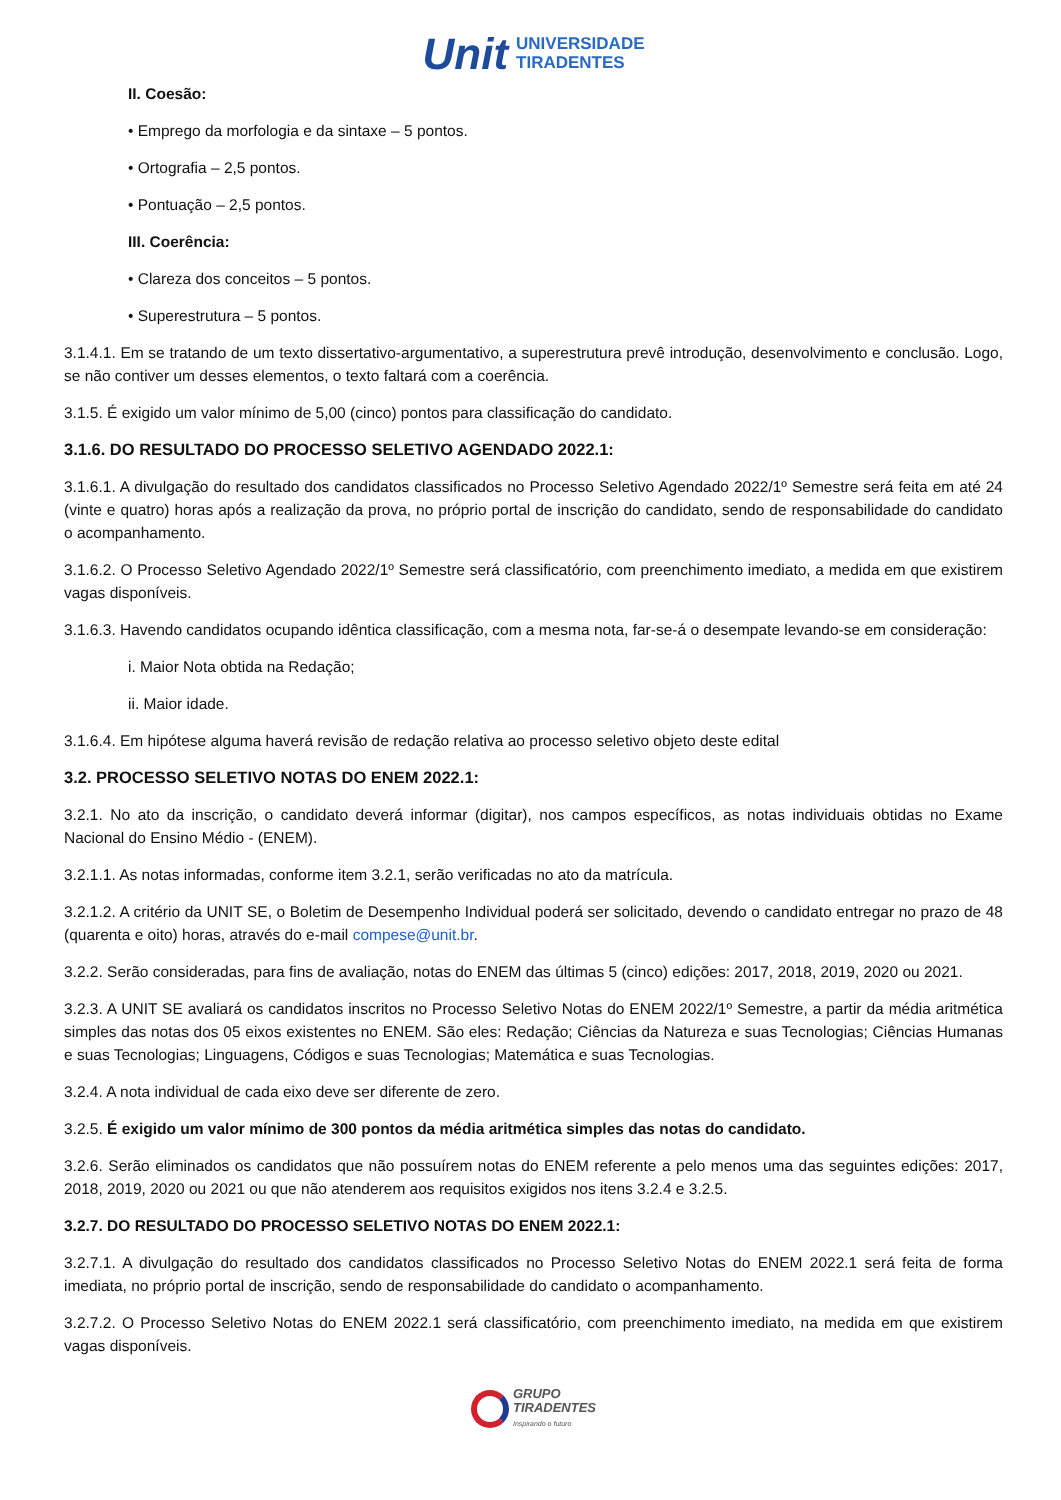Unit UNIVERSIDADE
TIRADENTES
II. Coesão:
• Emprego da morfologia e da sintaxe – 5 pontos.
• Ortografia – 2,5 pontos.
• Pontuação – 2,5 pontos.
III. Coerência:
• Clareza dos conceitos – 5 pontos.
• Superestrutura – 5 pontos.
3.1.4.1. Em se tratando de um texto dissertativo-argumentativo, a superestrutura prevê introdução, desenvolvimento e conclusão. Logo, se não contiver um desses elementos, o texto faltará com a coerência.
3.1.5. É exigido um valor mínimo de 5,00 (cinco) pontos para classificação do candidato.
3.1.6. DO RESULTADO DO PROCESSO SELETIVO AGENDADO 2022.1:
3.1.6.1. A divulgação do resultado dos candidatos classificados no Processo Seletivo Agendado 2022/1º Semestre será feita em até 24 (vinte e quatro) horas após a realização da prova, no próprio portal de inscrição do candidato, sendo de responsabilidade do candidato o acompanhamento.
3.1.6.2. O Processo Seletivo Agendado 2022/1º Semestre será classificatório, com preenchimento imediato, a medida em que existirem vagas disponíveis.
3.1.6.3. Havendo candidatos ocupando idêntica classificação, com a mesma nota, far-se-á o desempate levando-se em consideração:
i. Maior Nota obtida na Redação;
ii. Maior idade.
3.1.6.4. Em hipótese alguma haverá revisão de redação relativa ao processo seletivo objeto deste edital
3.2. PROCESSO SELETIVO NOTAS DO ENEM 2022.1:
3.2.1. No ato da inscrição, o candidato deverá informar (digitar), nos campos específicos, as notas individuais obtidas no Exame Nacional do Ensino Médio - (ENEM).
3.2.1.1. As notas informadas, conforme item 3.2.1, serão verificadas no ato da matrícula.
3.2.1.2. A critério da UNIT SE, o Boletim de Desempenho Individual poderá ser solicitado, devendo o candidato entregar no prazo de 48 (quarenta e oito) horas, através do e-mail compese@unit.br.
3.2.2. Serão consideradas, para fins de avaliação, notas do ENEM das últimas 5 (cinco) edições: 2017, 2018, 2019, 2020 ou 2021.
3.2.3. A UNIT SE avaliará os candidatos inscritos no Processo Seletivo Notas do ENEM 2022/1º Semestre, a partir da média aritmética simples das notas dos 05 eixos existentes no ENEM. São eles: Redação; Ciências da Natureza e suas Tecnologias; Ciências Humanas e suas Tecnologias; Linguagens, Códigos e suas Tecnologias; Matemática e suas Tecnologias.
3.2.4. A nota individual de cada eixo deve ser diferente de zero.
3.2.5. É exigido um valor mínimo de 300 pontos da média aritmética simples das notas do candidato.
3.2.6. Serão eliminados os candidatos que não possuírem notas do ENEM referente a pelo menos uma das seguintes edições: 2017, 2018, 2019, 2020 ou 2021 ou que não atenderem aos requisitos exigidos nos itens 3.2.4 e 3.2.5.
3.2.7. DO RESULTADO DO PROCESSO SELETIVO NOTAS DO ENEM 2022.1:
3.2.7.1. A divulgação do resultado dos candidatos classificados no Processo Seletivo Notas do ENEM 2022.1 será feita de forma imediata, no próprio portal de inscrição, sendo de responsabilidade do candidato o acompanhamento.
3.2.7.2. O Processo Seletivo Notas do ENEM 2022.1 será classificatório, com preenchimento imediato, na medida em que existirem vagas disponíveis.
GRUPO
TIRADENTES
Inspirando o futuro